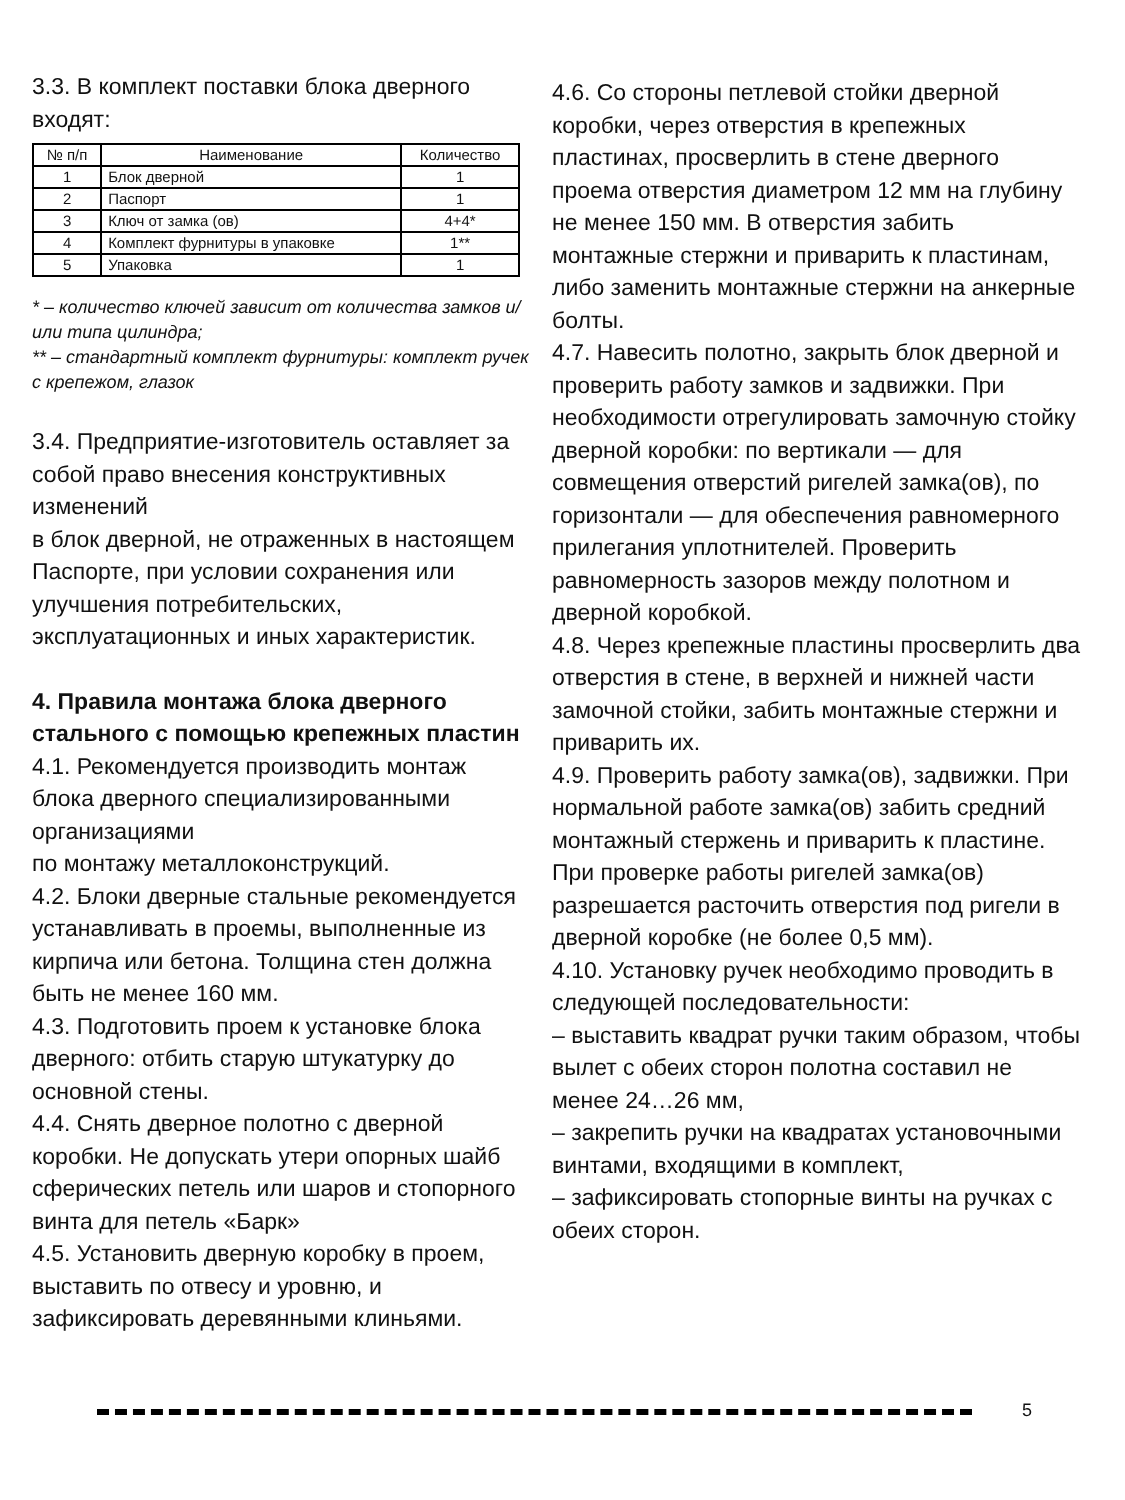3.3. В комплект поставки блока дверного входят:
| № п/п | Наименование | Количество |
| --- | --- | --- |
| 1 | Блок дверной | 1 |
| 2 | Паспорт | 1 |
| 3 | Ключ от замка (ов) | 4+4* |
| 4 | Комплект фурнитуры в упаковке | 1** |
| 5 | Упаковка | 1 |
* – количество ключей зависит от количества замков и/или типа цилиндра;
** – стандартный комплект фурнитуры: комплект ручек с крепежом, глазок
3.4. Предприятие-изготовитель оставляет за собой право внесения конструктивных изменений
в блок дверной, не отраженных в настоящем Паспорте, при условии сохранения или улучшения потребительских, эксплуатационных и иных характеристик.
4. Правила монтажа блока дверного стального с помощью крепежных пластин
4.1. Рекомендуется производить монтаж блока дверного специализированными организациями
по монтажу металлоконструкций.
4.2. Блоки дверные стальные рекомендуется устанавливать в проемы, выполненные из кирпича или бетона. Толщина стен должна быть не менее 160 мм.
4.3. Подготовить проем к установке блока дверного: отбить старую штукатурку до основной стены.
4.4. Снять дверное полотно с дверной коробки. Не допускать утери опорных шайб сферических петель или шаров и стопорного винта для петель «Барк»
4.5. Установить дверную коробку в проем, выставить по отвесу и уровню, и зафиксировать деревянными клиньями.
4.6. Со стороны петлевой стойки дверной коробки, через отверстия в крепежных пластинах, просверлить в стене дверного проема отверстия диаметром 12 мм на глубину не менее 150 мм. В отверстия забить монтажные стержни и приварить к пластинам, либо заменить монтажные стержни на анкерные болты.
4.7. Навесить полотно, закрыть блок дверной и проверить работу замков и задвижки. При необходимости отрегулировать замочную стойку дверной коробки: по вертикали — для совмещения отверстий ригелей замка(ов), по горизонтали — для обеспечения равномерного прилегания уплотнителей. Проверить равномерность зазоров между полотном и дверной коробкой.
4.8. Через крепежные пластины просверлить два отверстия в стене, в верхней и нижней части замочной стойки, забить монтажные стержни и приварить их.
4.9. Проверить работу замка(ов), задвижки. При нормальной работе замка(ов) забить средний монтажный стержень и приварить к пластине. При проверке работы ригелей замка(ов) разрешается расточить отверстия под ригели в дверной коробке (не более 0,5 мм).
4.10. Установку ручек необходимо проводить в следующей последовательности:
– выставить квадрат ручки таким образом, чтобы вылет с обеих сторон полотна составил не менее 24…26 мм,
– закрепить ручки на квадратах установочными винтами, входящими в комплект,
– зафиксировать стопорные винты на ручках с обеих сторон.
5